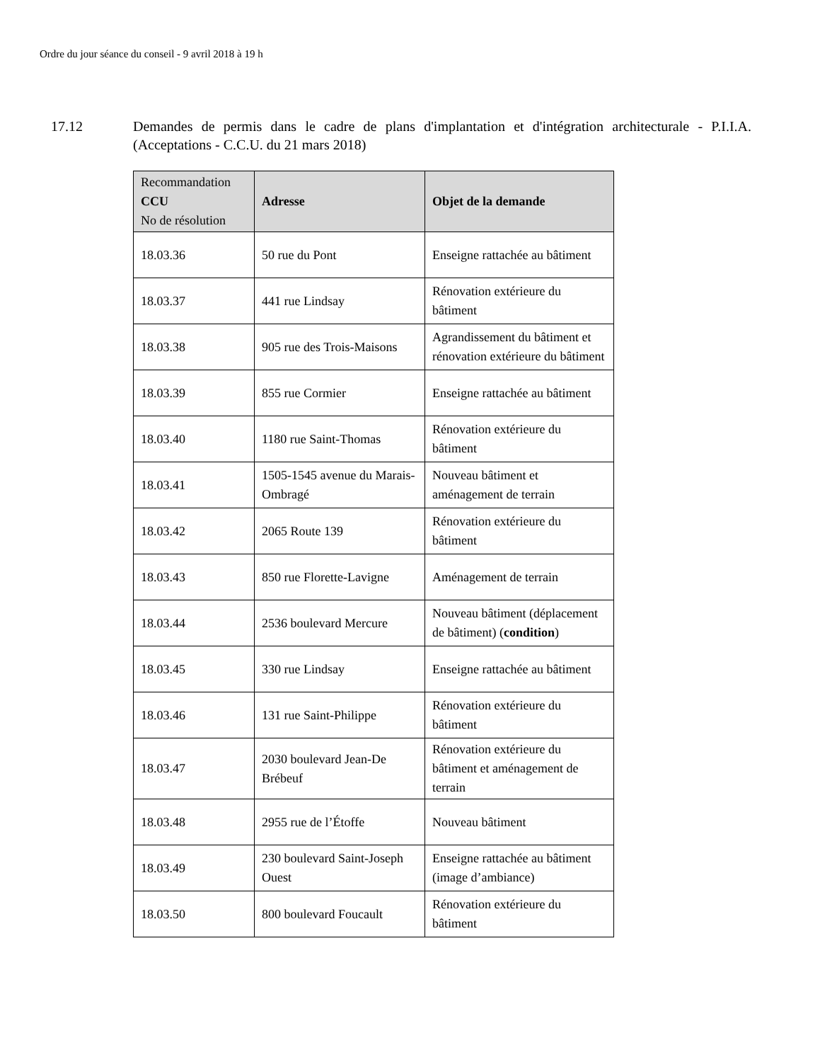Ordre du jour séance du conseil - 9 avril 2018 à 19 h
17.12 Demandes de permis dans le cadre de plans d'implantation et d'intégration architecturale - P.I.I.A. (Acceptations - C.C.U. du 21 mars 2018)
| Recommandation CCU No de résolution | Adresse | Objet de la demande |
| --- | --- | --- |
| 18.03.36 | 50 rue du Pont | Enseigne rattachée au bâtiment |
| 18.03.37 | 441 rue Lindsay | Rénovation extérieure du bâtiment |
| 18.03.38 | 905 rue des Trois-Maisons | Agrandissement du bâtiment et rénovation extérieure du bâtiment |
| 18.03.39 | 855 rue Cormier | Enseigne rattachée au bâtiment |
| 18.03.40 | 1180 rue Saint-Thomas | Rénovation extérieure du bâtiment |
| 18.03.41 | 1505-1545 avenue du Marais-Ombragé | Nouveau bâtiment et aménagement de terrain |
| 18.03.42 | 2065 Route 139 | Rénovation extérieure du bâtiment |
| 18.03.43 | 850 rue Florette-Lavigne | Aménagement de terrain |
| 18.03.44 | 2536 boulevard Mercure | Nouveau bâtiment (déplacement de bâtiment) ( condition ) |
| 18.03.45 | 330 rue Lindsay | Enseigne rattachée au bâtiment |
| 18.03.46 | 131 rue Saint-Philippe | Rénovation extérieure du bâtiment |
| 18.03.47 | 2030 boulevard Jean-De Brébeuf | Rénovation extérieure du bâtiment et aménagement de terrain |
| 18.03.48 | 2955 rue de l’Étoffe | Nouveau bâtiment |
| 18.03.49 | 230 boulevard Saint-Joseph Ouest | Enseigne rattachée au bâtiment (image d’ambiance) |
| 18.03.50 | 800 boulevard Foucault | Rénovation extérieure du bâtiment |